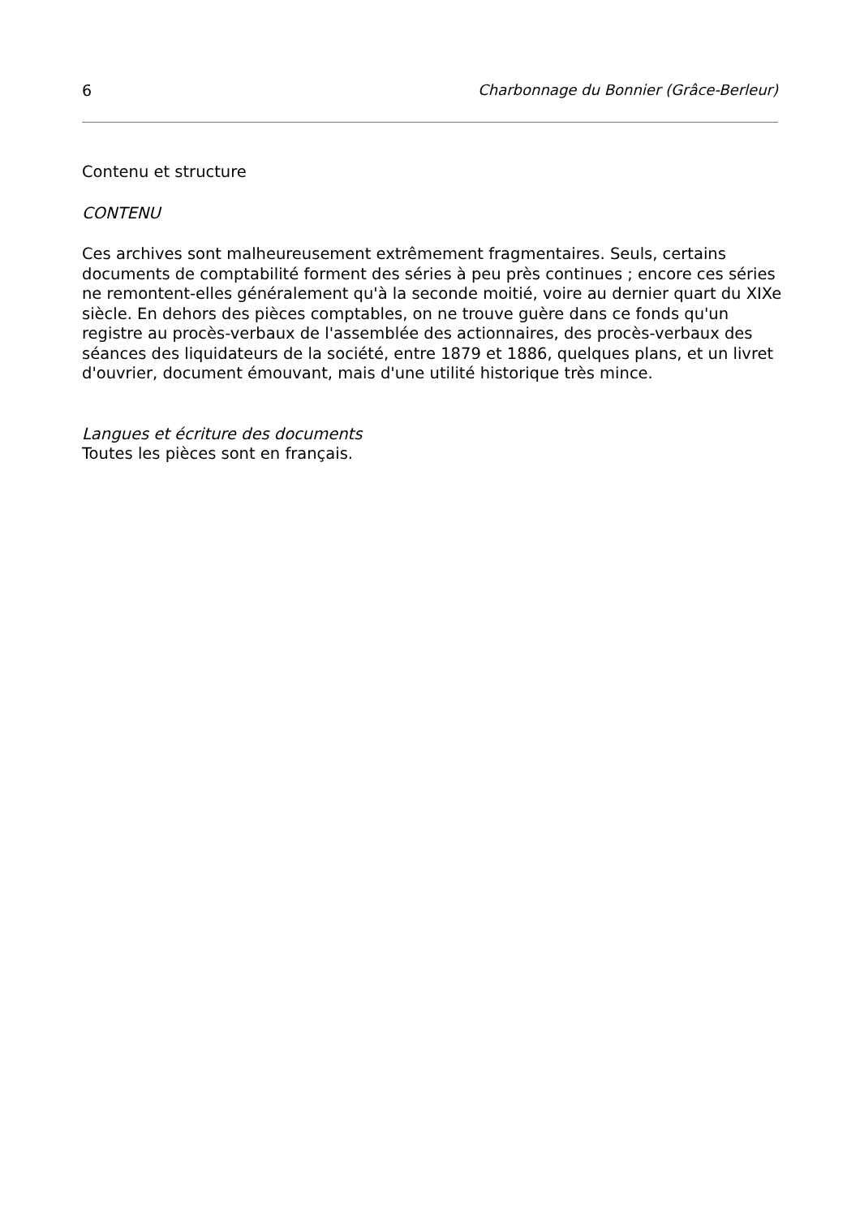6 Charbonnage du Bonnier (Grâce-Berleur)
Contenu et structure
CONTENU
Ces archives sont malheureusement extrêmement fragmentaires. Seuls, certains documents de comptabilité forment des séries à peu près continues ; encore ces séries ne remontent-elles généralement qu'à la seconde moitié, voire au dernier quart du XIXe siècle. En dehors des pièces comptables, on ne trouve guère dans ce fonds qu'un registre au procès-verbaux de l'assemblée des actionnaires, des procès-verbaux des séances des liquidateurs de la société, entre 1879 et 1886, quelques plans, et un livret d'ouvrier, document émouvant, mais d'une utilité historique très mince.
Langues et écriture des documents
Toutes les pièces sont en français.